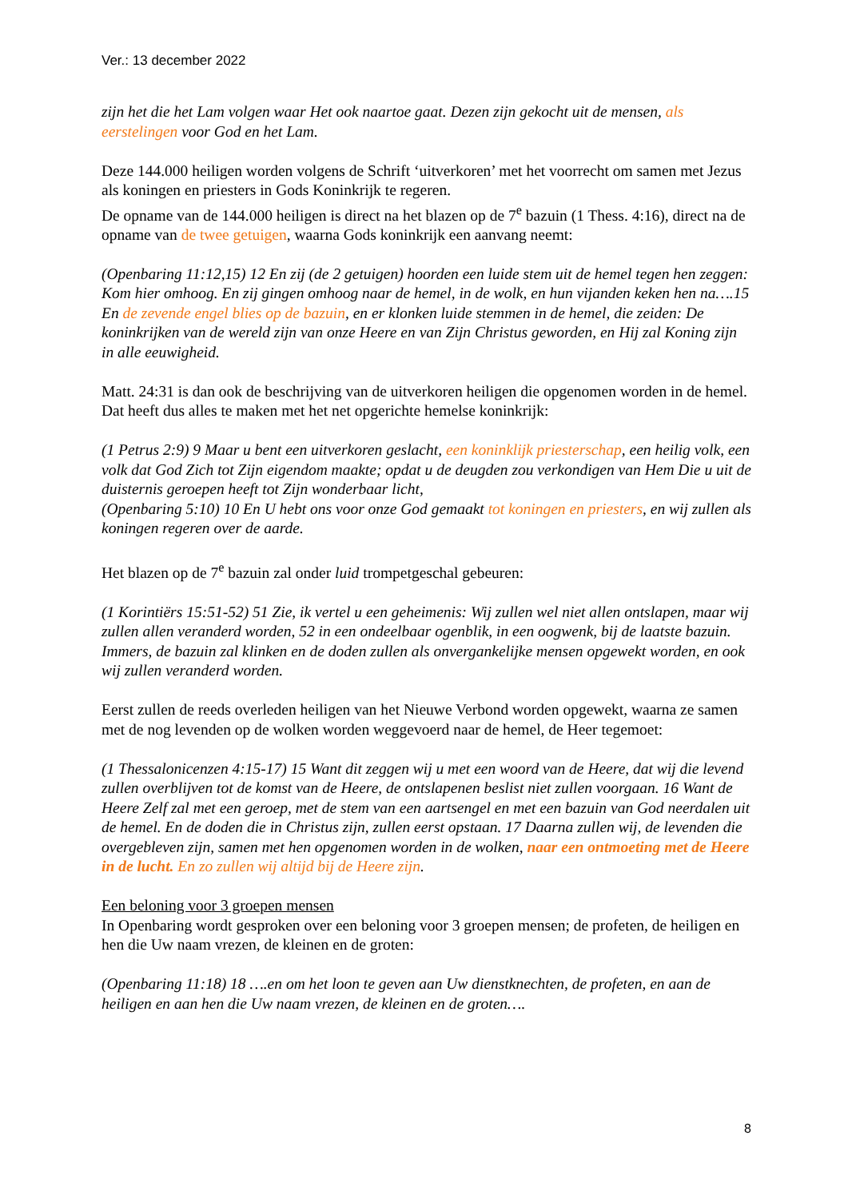Ver.: 13 december 2022
zijn het die het Lam volgen waar Het ook naartoe gaat. Dezen zijn gekocht uit de mensen, als eerstelingen voor God en het Lam.
Deze 144.000 heiligen worden volgens de Schrift ‘uitverkoren’ met het voorrecht om samen met Jezus als koningen en priesters in Gods Koninkrijk te regeren.
De opname van de 144.000 heiligen is direct na het blazen op de 7<sup>e</sup> bazuin (1 Thess. 4:16), direct na de opname van de twee getuigen, waarna Gods koninkrijk een aanvang neemt:
(Openbaring 11:12,15) 12 En zij (de 2 getuigen) hoorden een luide stem uit de hemel tegen hen zeggen: Kom hier omhoog. En zij gingen omhoog naar de hemel, in de wolk, en hun vijanden keken hen na….15 En de zevende engel blies op de bazuin, en er klonken luide stemmen in de hemel, die zeiden: De koninkrijken van de wereld zijn van onze Heere en van Zijn Christus geworden, en Hij zal Koning zijn in alle eeuwigheid.
Matt. 24:31 is dan ook de beschrijving van de uitverkoren heiligen die opgenomen worden in de hemel. Dat heeft dus alles te maken met het net opgerichte hemelse koninkrijk:
(1 Petrus 2:9) 9 Maar u bent een uitverkoren geslacht, een koninklijk priesterschap, een heilig volk, een volk dat God Zich tot Zijn eigendom maakte; opdat u de deugden zou verkondigen van Hem Die u uit de duisternis geroepen heeft tot Zijn wonderbaar licht,
(Openbaring 5:10) 10 En U hebt ons voor onze God gemaakt tot koningen en priesters, en wij zullen als koningen regeren over de aarde.
Het blazen op de 7<sup>e</sup> bazuin zal onder luid trompetgeschal gebeuren:
(1 Korintiërs 15:51-52) 51 Zie, ik vertel u een geheimenis: Wij zullen wel niet allen ontslapen, maar wij zullen allen veranderd worden, 52 in een ondeelbaar ogenblik, in een oogwenk, bij de laatste bazuin. Immers, de bazuin zal klinken en de doden zullen als onvergankelijke mensen opgewekt worden, en ook wij zullen veranderd worden.
Eerst zullen de reeds overleden heiligen van het Nieuwe Verbond worden opgewekt, waarna ze samen met de nog levenden op de wolken worden weggevoerd naar de hemel, de Heer tegemoet:
(1 Thessalonicenzen 4:15-17) 15 Want dit zeggen wij u met een woord van de Heere, dat wij die levend zullen overblijven tot de komst van de Heere, de ontslapenen beslist niet zullen voorgaan. 16 Want de Heere Zelf zal met een geroep, met de stem van een aartsengel en met een bazuin van God neerdalen uit de hemel. En de doden die in Christus zijn, zullen eerst opstaan. 17 Daarna zullen wij, de levenden die overgebleven zijn, samen met hen opgenomen worden in de wolken, naar een ontmoeting met de Heere in de lucht. En zo zullen wij altijd bij de Heere zijn.
Een beloning voor 3 groepen mensen
In Openbaring wordt gesproken over een beloning voor 3 groepen mensen; de profeten, de heiligen en hen die Uw naam vrezen, de kleinen en de groten:
(Openbaring 11:18) 18 ….en om het loon te geven aan Uw dienstknechten, de profeten, en aan de heiligen en aan hen die Uw naam vrezen, de kleinen en de groten….
8